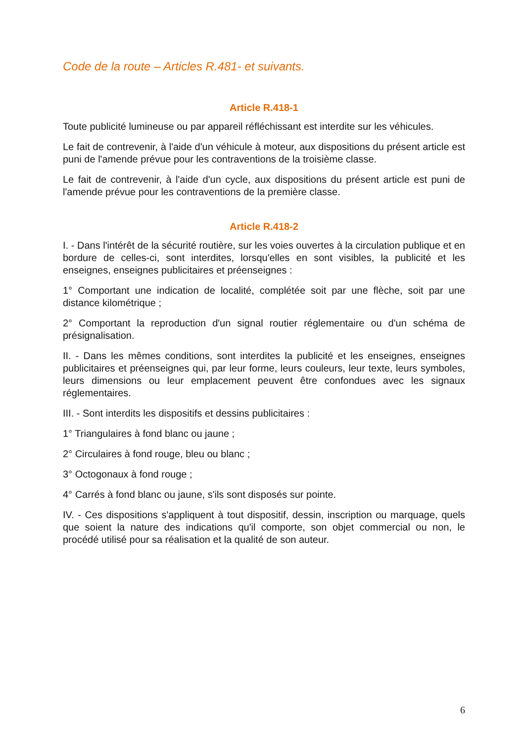Code de la route – Articles R.481- et suivants.
Article R.418-1
Toute publicité lumineuse ou par appareil réfléchissant est interdite sur les véhicules.
Le fait de contrevenir, à l'aide d'un véhicule à moteur, aux dispositions du présent article est puni de l'amende prévue pour les contraventions de la troisième classe.
Le fait de contrevenir, à l'aide d'un cycle, aux dispositions du présent article est puni de l'amende prévue pour les contraventions de la première classe.
Article R.418-2
I. - Dans l'intérêt de la sécurité routière, sur les voies ouvertes à la circulation publique et en bordure de celles-ci, sont interdites, lorsqu'elles en sont visibles, la publicité et les enseignes, enseignes publicitaires et préenseignes :
1° Comportant une indication de localité, complétée soit par une flèche, soit par une distance kilométrique ;
2° Comportant la reproduction d'un signal routier réglementaire ou d'un schéma de présignalisation.
II. - Dans les mêmes conditions, sont interdites la publicité et les enseignes, enseignes publicitaires et préenseignes qui, par leur forme, leurs couleurs, leur texte, leurs symboles, leurs dimensions ou leur emplacement peuvent être confondues avec les signaux réglementaires.
III. - Sont interdits les dispositifs et dessins publicitaires :
1° Triangulaires à fond blanc ou jaune ;
2° Circulaires à fond rouge, bleu ou blanc ;
3° Octogonaux à fond rouge ;
4° Carrés à fond blanc ou jaune, s'ils sont disposés sur pointe.
IV. - Ces dispositions s'appliquent à tout dispositif, dessin, inscription ou marquage, quels que soient la nature des indications qu'il comporte, son objet commercial ou non, le procédé utilisé pour sa réalisation et la qualité de son auteur.
6